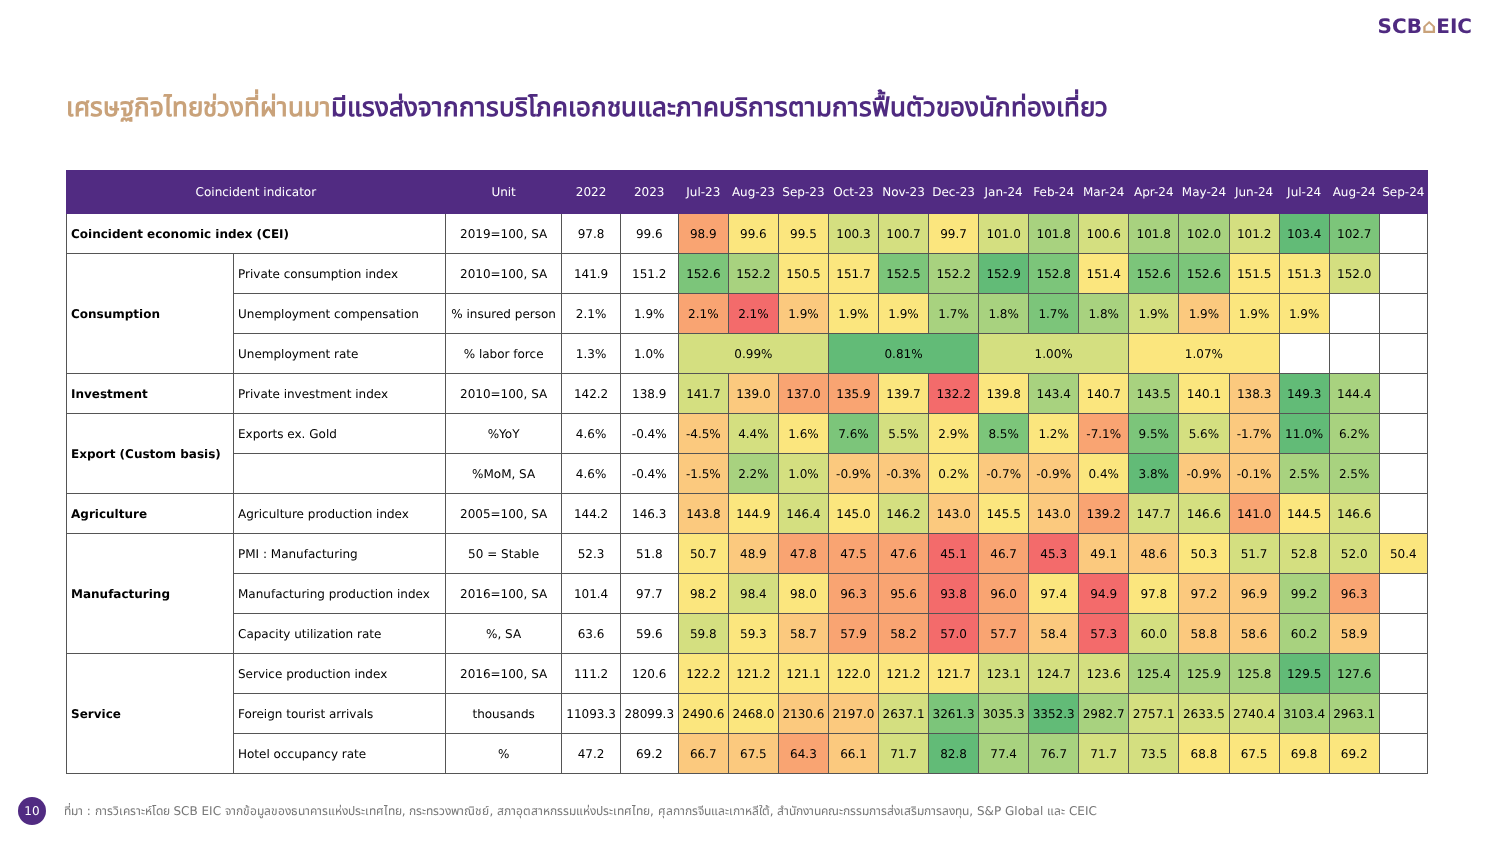SCB⌂EIC
เศรษฐกิจไทยช่วงที่ผ่านมามีแรงส่งจากการบริโภคเอกชนและภาคบริการตามการฟื้นตัวของนักท่องเที่ยว
| Coincident indicator | | Unit | 2022 | 2023 | Jul-23 | Aug-23 | Sep-23 | Oct-23 | Nov-23 | Dec-23 | Jan-24 | Feb-24 | Mar-24 | Apr-24 | May-24 | Jun-24 | Jul-24 | Aug-24 | Sep-24 |
| --- | --- | --- | --- | --- | --- | --- | --- | --- | --- | --- | --- | --- | --- | --- | --- | --- | --- | --- | --- |
| Coincident economic index (CEI) | | 2019=100, SA | 97.8 | 99.6 | 98.9 | 99.6 | 99.5 | 100.3 | 100.7 | 99.7 | 101.0 | 101.8 | 100.6 | 101.8 | 102.0 | 101.2 | 103.4 | 102.7 | |
| Consumption | Private consumption index | 2010=100, SA | 141.9 | 151.2 | 152.6 | 152.2 | 150.5 | 151.7 | 152.5 | 152.2 | 152.9 | 152.8 | 151.4 | 152.6 | 152.6 | 151.5 | 151.3 | 152.0 | |
| | Unemployment compensation | % insured person | 2.1% | 1.9% | 2.1% | 2.1% | 1.9% | 1.9% | 1.9% | 1.7% | 1.8% | 1.7% | 1.8% | 1.9% | 1.9% | 1.9% | 1.9% | | |
| | Unemployment rate | % labor force | 1.3% | 1.0% | 0.99% | | | 0.81% | | | 1.00% | | | 1.07% | | | | | |
| Investment | Private investment index | 2010=100, SA | 142.2 | 138.9 | 141.7 | 139.0 | 137.0 | 135.9 | 139.7 | 132.2 | 139.8 | 143.4 | 140.7 | 143.5 | 140.1 | 138.3 | 149.3 | 144.4 | |
| Export (Custom basis) | Exports ex. Gold | %YoY | 4.6% | -0.4% | -4.5% | 4.4% | 1.6% | 7.6% | 5.5% | 2.9% | 8.5% | 1.2% | -7.1% | 9.5% | 5.6% | -1.7% | 11.0% | 6.2% | |
| | | %MoM, SA | 4.6% | -0.4% | -1.5% | 2.2% | 1.0% | -0.9% | -0.3% | 0.2% | -0.7% | -0.9% | 0.4% | 3.8% | -0.9% | -0.1% | 2.5% | 2.5% | |
| Agriculture | Agriculture production index | 2005=100, SA | 144.2 | 146.3 | 143.8 | 144.9 | 146.4 | 145.0 | 146.2 | 143.0 | 145.5 | 143.0 | 139.2 | 147.7 | 146.6 | 141.0 | 144.5 | 146.6 | |
| Manufacturing | PMI : Manufacturing | 50 = Stable | 52.3 | 51.8 | 50.7 | 48.9 | 47.8 | 47.5 | 47.6 | 45.1 | 46.7 | 45.3 | 49.1 | 48.6 | 50.3 | 51.7 | 52.8 | 52.0 | 50.4 |
| | Manufacturing production index | 2016=100, SA | 101.4 | 97.7 | 98.2 | 98.4 | 98.0 | 96.3 | 95.6 | 93.8 | 96.0 | 97.4 | 94.9 | 97.8 | 97.2 | 96.9 | 99.2 | 96.3 | |
| | Capacity utilization rate | %, SA | 63.6 | 59.6 | 59.8 | 59.3 | 58.7 | 57.9 | 58.2 | 57.0 | 57.7 | 58.4 | 57.3 | 60.0 | 58.8 | 58.6 | 60.2 | 58.9 | |
| Service | Service production index | 2016=100, SA | 111.2 | 120.6 | 122.2 | 121.2 | 121.1 | 122.0 | 121.2 | 121.7 | 123.1 | 124.7 | 123.6 | 125.4 | 125.9 | 125.8 | 129.5 | 127.6 | |
| | Foreign tourist arrivals | thousands | 11093.3 | 28099.3 | 2490.6 | 2468.0 | 2130.6 | 2197.0 | 2637.1 | 3261.3 | 3035.3 | 3352.3 | 2982.7 | 2757.1 | 2633.5 | 2740.4 | 3103.4 | 2963.1 | |
| | Hotel occupancy rate | % | 47.2 | 69.2 | 66.7 | 67.5 | 64.3 | 66.1 | 71.7 | 82.8 | 77.4 | 76.7 | 71.7 | 73.5 | 68.8 | 67.5 | 69.8 | 69.2 | |
10
ที่มา : การวิเคราะห์โดย SCB EIC จากข้อมูลของธนาคารแห่งประเทศไทย, กระทรวงพาณิชย์, สภาอุตสาหกรรมแห่งประเทศไทย, ศุลกากรจีนและเกาหลีใต้, สำนักงานคณะกรรมการส่งเสริมการลงทุน, S&P Global และ CEIC